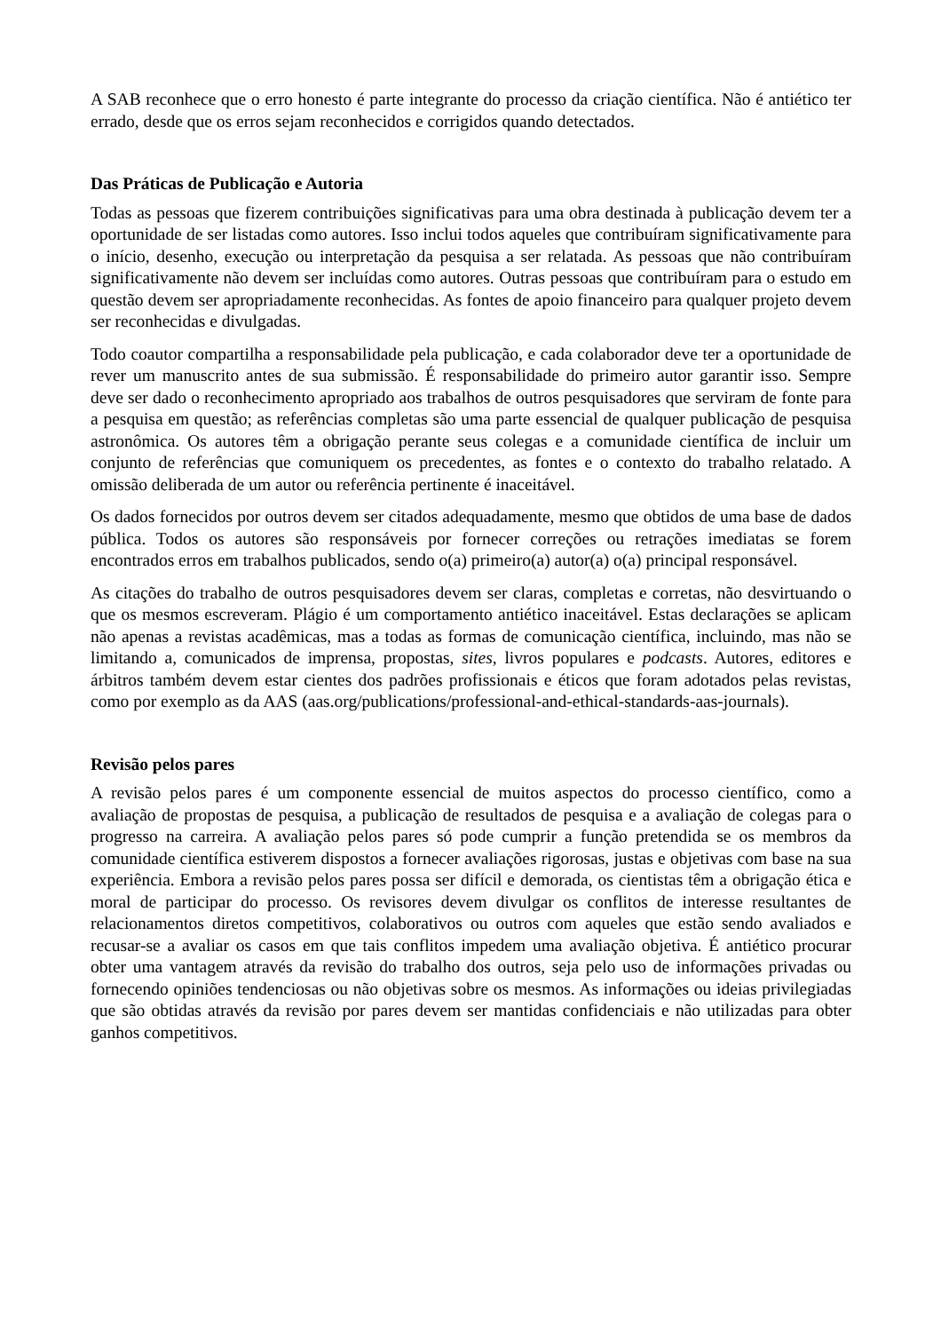A SAB reconhece que o erro honesto é parte integrante do processo da criação científica. Não é antiético ter errado, desde que os erros sejam reconhecidos e corrigidos quando detectados.
Das Práticas de Publicação e Autoria
Todas as pessoas que fizerem contribuições significativas para uma obra destinada à publicação devem ter a oportunidade de ser listadas como autores. Isso inclui todos aqueles que contribuíram significativamente para o início, desenho, execução ou interpretação da pesquisa a ser relatada. As pessoas que não contribuíram significativamente não devem ser incluídas como autores. Outras pessoas que contribuíram para o estudo em questão devem ser apropriadamente reconhecidas. As fontes de apoio financeiro para qualquer projeto devem ser reconhecidas e divulgadas.
Todo coautor compartilha a responsabilidade pela publicação, e cada colaborador deve ter a oportunidade de rever um manuscrito antes de sua submissão. É responsabilidade do primeiro autor garantir isso. Sempre deve ser dado o reconhecimento apropriado aos trabalhos de outros pesquisadores que serviram de fonte para a pesquisa em questão; as referências completas são uma parte essencial de qualquer publicação de pesquisa astronômica. Os autores têm a obrigação perante seus colegas e a comunidade científica de incluir um conjunto de referências que comuniquem os precedentes, as fontes e o contexto do trabalho relatado. A omissão deliberada de um autor ou referência pertinente é inaceitável.
Os dados fornecidos por outros devem ser citados adequadamente, mesmo que obtidos de uma base de dados pública. Todos os autores são responsáveis por fornecer correções ou retrações imediatas se forem encontrados erros em trabalhos publicados, sendo o(a) primeiro(a) autor(a) o(a) principal responsável.
As citações do trabalho de outros pesquisadores devem ser claras, completas e corretas, não desvirtuando o que os mesmos escreveram. Plágio é um comportamento antiético inaceitável. Estas declarações se aplicam não apenas a revistas acadêmicas, mas a todas as formas de comunicação científica, incluindo, mas não se limitando a, comunicados de imprensa, propostas, sites, livros populares e podcasts. Autores, editores e árbitros também devem estar cientes dos padrões profissionais e éticos que foram adotados pelas revistas, como por exemplo as da AAS (aas.org/publications/professional-and-ethical-standards-aas-journals).
Revisão pelos pares
A revisão pelos pares é um componente essencial de muitos aspectos do processo científico, como a avaliação de propostas de pesquisa, a publicação de resultados de pesquisa e a avaliação de colegas para o progresso na carreira. A avaliação pelos pares só pode cumprir a função pretendida se os membros da comunidade científica estiverem dispostos a fornecer avaliações rigorosas, justas e objetivas com base na sua experiência. Embora a revisão pelos pares possa ser difícil e demorada, os cientistas têm a obrigação ética e moral de participar do processo. Os revisores devem divulgar os conflitos de interesse resultantes de relacionamentos diretos competitivos, colaborativos ou outros com aqueles que estão sendo avaliados e recusar-se a avaliar os casos em que tais conflitos impedem uma avaliação objetiva. É antiético procurar obter uma vantagem através da revisão do trabalho dos outros, seja pelo uso de informações privadas ou fornecendo opiniões tendenciosas ou não objetivas sobre os mesmos. As informações ou ideias privilegiadas que são obtidas através da revisão por pares devem ser mantidas confidenciais e não utilizadas para obter ganhos competitivos.